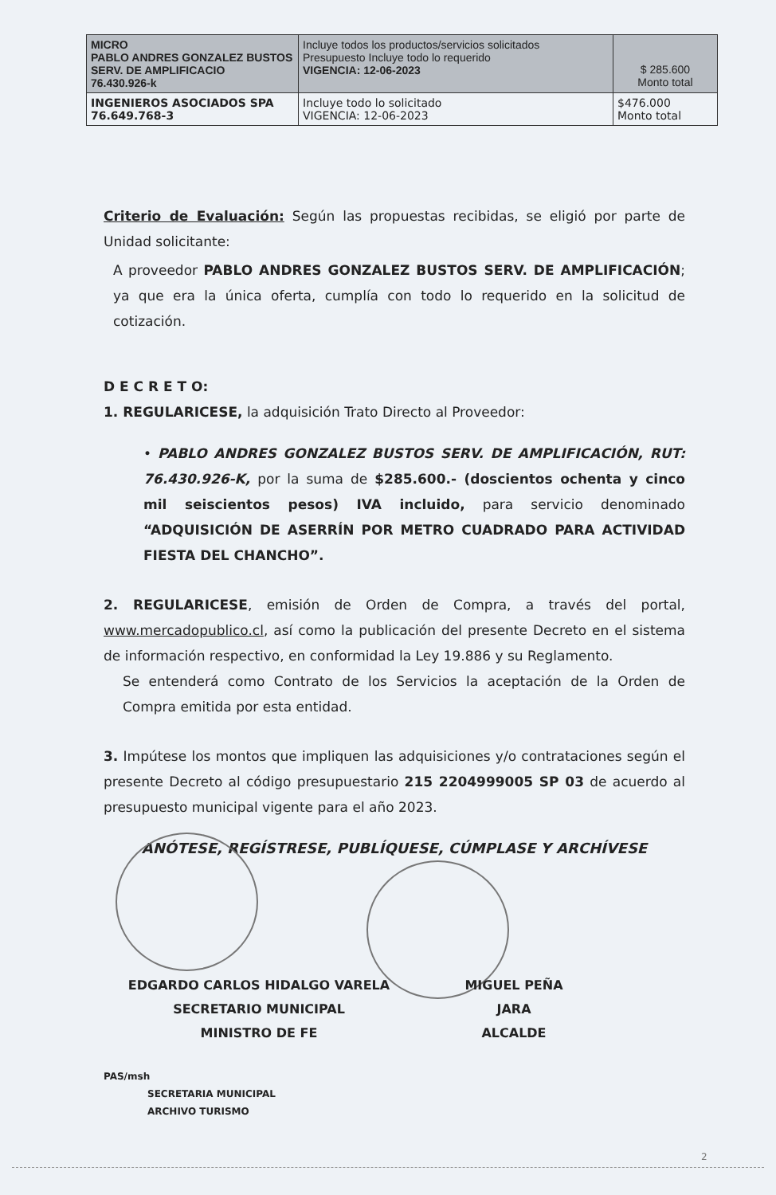| MICRO PABLO ANDRES GONZALEZ BUSTOS SERV. DE AMPLIFICACIO 76.430.926-k | Incluye todos los productos/servicios solicitados Presupuesto Incluye todo lo requerido VIGENCIA: 12-06-2023 | $ 285.600 Monto total |
| INGENIEROS ASOCIADOS SPA 76.649.768-3 | Incluye todo lo solicitado VIGENCIA: 12-06-2023 | $476.000 Monto total |
Criterio de Evaluación: Según las propuestas recibidas, se eligió por parte de Unidad solicitante:
A proveedor PABLO ANDRES GONZALEZ BUSTOS SERV. DE AMPLIFICACIÓN; ya que era la única oferta, cumplía con todo lo requerido en la solicitud de cotización.
D E C R E T O:
1. REGULARICESE, la adquisición Trato Directo al Proveedor:
• PABLO ANDRES GONZALEZ BUSTOS SERV. DE AMPLIFICACIÓN, RUT: 76.430.926-K, por la suma de $285.600.- (doscientos ochenta y cinco mil seiscientos pesos) IVA incluido, para servicio denominado “ADQUISICIÓN DE ASERRÍN POR METRO CUADRADO PARA ACTIVIDAD FIESTA DEL CHANCHO”.
2. REGULARICESE, emisión de Orden de Compra, a través del portal, www.mercadopublico.cl, así como la publicación del presente Decreto en el sistema de información respectivo, en conformidad la Ley 19.886 y su Reglamento.
Se entenderá como Contrato de los Servicios la aceptación de la Orden de Compra emitida por esta entidad.
3. Impútese los montos que impliquen las adquisiciones y/o contrataciones según el presente Decreto al código presupuestario 215 2204999005 SP 03 de acuerdo al presupuesto municipal vigente para el año 2023.
ANÓTESE, REGÍSTRESE, PUBLÍQUESE, CÚMPLASE Y ARCHÍVESE
EDGARDO CARLOS HIDALGO VARELA
SECRETARIO MUNICIPAL
MINISTRO DE FE
MIGUEL PEÑA JARA
ALCALDE
PAS/msh
SECRETARIA MUNICIPAL
ARCHIVO TURISMO
2